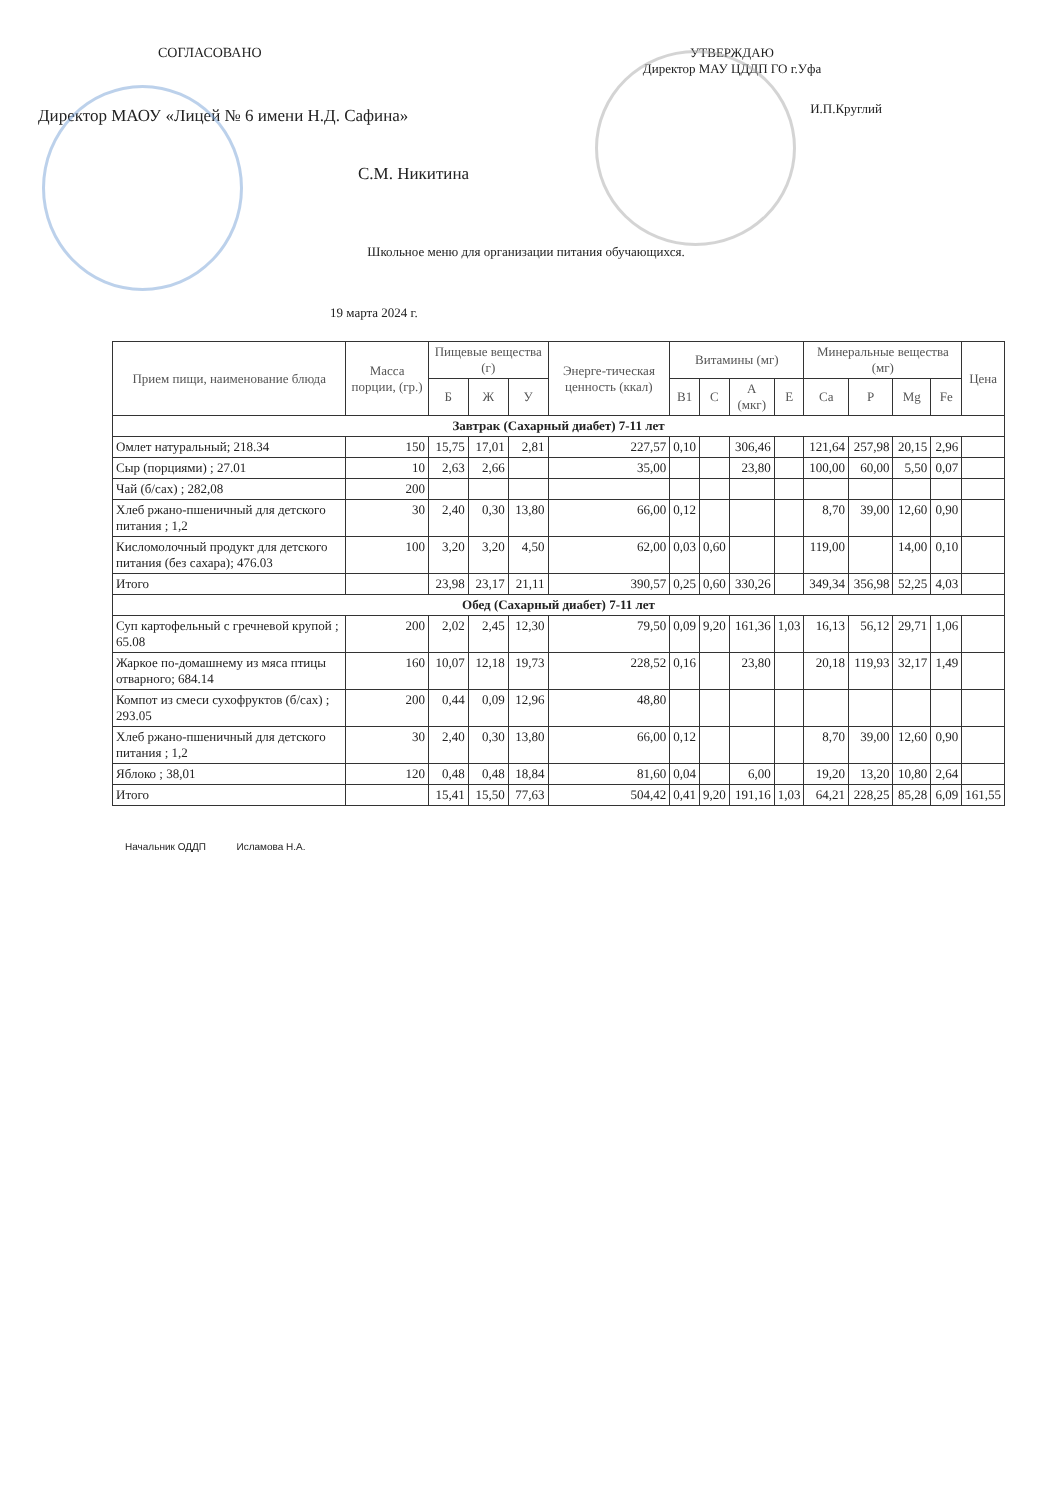СОГЛАСОВАНО
Директор МАОУ «Лицей № 6 имени Н.Д. Сафина»
С.М. Никитина
УТВЕРЖДАЮ
Директор МАУ ЦДДП ГО г.Уфа
И.П.Круглий
Школьное меню для организации питания обучающихся.
19 марта 2024 г.
| Прием пищи, наименование блюда | Масса порции, (гр.) | Пищевые вещества (г) | | | Энерге-тическая ценность (ккал) | Витамины (мг) | | | | Минеральные вещества (мг) | | | | Цена |
| --- | --- | --- | --- | --- | --- | --- | --- | --- | --- | --- | --- | --- | --- | --- |
| | | Б | Ж | У | | B1 | C | A (мкг) | E | Ca | P | Mg | Fe | |
| Завтрак (Сахарный диабет) 7-11 лет | | | | | | | | | | | | | | |
| Омлет натуральный; 218.34 | 150 | 15,75 | 17,01 | 2,81 | 227,57 | 0,10 | | 306,46 | | 121,64 | 257,98 | 20,15 | 2,96 | |
| Сыр (порциями) ; 27.01 | 10 | 2,63 | 2,66 | | 35,00 | | | 23,80 | | 100,00 | 60,00 | 5,50 | 0,07 | |
| Чай (б/сах) ; 282,08 | 200 | | | | | | | | | | | | | |
| Хлеб ржано-пшеничный для детского питания ; 1,2 | 30 | 2,40 | 0,30 | 13,80 | 66,00 | 0,12 | | | | 8,70 | 39,00 | 12,60 | 0,90 | |
| Кисломолочный продукт для детского питания (без сахара); 476.03 | 100 | 3,20 | 3,20 | 4,50 | 62,00 | 0,03 | 0,60 | | | 119,00 | | 14,00 | 0,10 | |
| Итого | | 23,98 | 23,17 | 21,11 | 390,57 | 0,25 | 0,60 | 330,26 | | 349,34 | 356,98 | 52,25 | 4,03 | |
| Обед (Сахарный диабет) 7-11 лет | | | | | | | | | | | | | | |
| Суп картофельный с гречневой крупой ; 65.08 | 200 | 2,02 | 2,45 | 12,30 | 79,50 | 0,09 | 9,20 | 161,36 | 1,03 | 16,13 | 56,12 | 29,71 | 1,06 | |
| Жаркое по-домашнему из мяса птицы отварного; 684.14 | 160 | 10,07 | 12,18 | 19,73 | 228,52 | 0,16 | | 23,80 | | 20,18 | 119,93 | 32,17 | 1,49 | |
| Компот из смеси сухофруктов (б/сах) ; 293.05 | 200 | 0,44 | 0,09 | 12,96 | 48,80 | | | | | | | | | |
| Хлеб ржано-пшеничный для детского питания ; 1,2 | 30 | 2,40 | 0,30 | 13,80 | 66,00 | 0,12 | | | | 8,70 | 39,00 | 12,60 | 0,90 | |
| Яблоко ; 38,01 | 120 | 0,48 | 0,48 | 18,84 | 81,60 | 0,04 | | 6,00 | | 19,20 | 13,20 | 10,80 | 2,64 | |
| Итого | | 15,41 | 15,50 | 77,63 | 504,42 | 0,41 | 9,20 | 191,16 | 1,03 | 64,21 | 228,25 | 85,28 | 6,09 | 161,55 |
Начальник ОДДП Исламова Н.А.